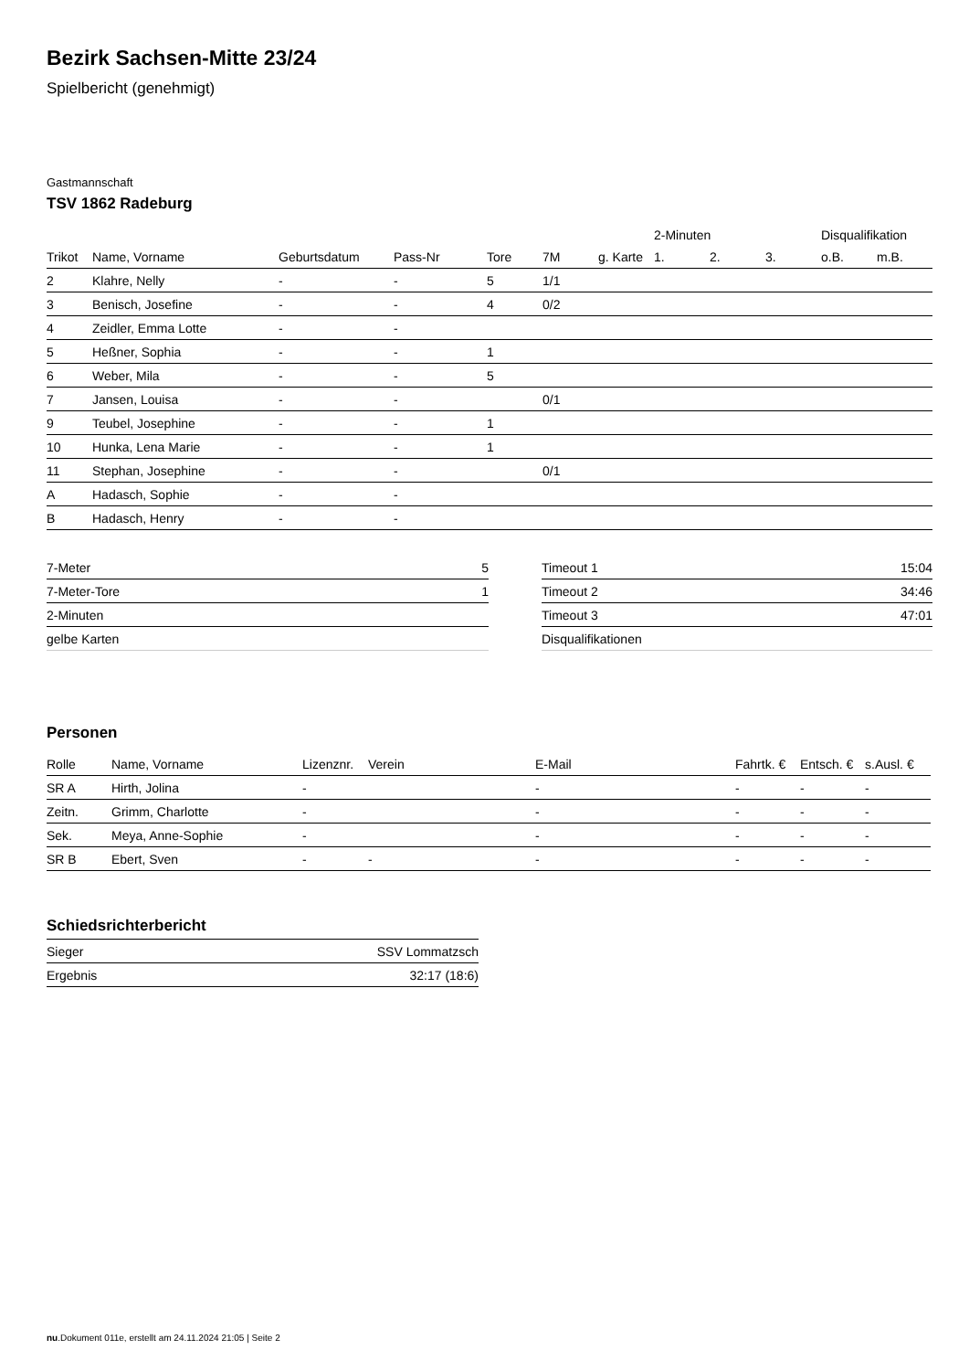Bezirk Sachsen-Mitte 23/24
Spielbericht (genehmigt)
Gastmannschaft
TSV 1862 Radeburg
| | | | | | | | 2-Minuten | | | Disqualifikation | |
| --- | --- | --- | --- | --- | --- | --- | --- | --- | --- | --- | --- |
| Trikot | Name, Vorname | Geburtsdatum | Pass-Nr | Tore | 7M | g. Karte | 1. | 2. | 3. | o.B. | m.B. |
| 2 | Klahre, Nelly | - | - | 5 | 1/1 | | | | | | |
| 3 | Benisch, Josefine | - | - | 4 | 0/2 | | | | | | |
| 4 | Zeidler, Emma Lotte | - | - | | | | | | | | |
| 5 | Heßner, Sophia | - | - | 1 | | | | | | | |
| 6 | Weber, Mila | - | - | 5 | | | | | | | |
| 7 | Jansen, Louisa | - | - | | 0/1 | | | | | | |
| 9 | Teubel, Josephine | - | - | 1 | | | | | | | |
| 10 | Hunka, Lena Marie | - | - | 1 | | | | | | | |
| 11 | Stephan, Josephine | - | - | | 0/1 | | | | | | |
| A | Hadasch, Sophie | - | - | | | | | | | | |
| B | Hadasch, Henry | - | - | | | | | | | | |
| 7-Meter | 5 |
| 7-Meter-Tore | 1 |
| 2-Minuten | |
| gelbe Karten | |
| Timeout 1 | 15:04 |
| Timeout 2 | 34:46 |
| Timeout 3 | 47:01 |
| Disqualifikationen | |
Personen
| Rolle | Name, Vorname | Lizenznr. | Verein | E-Mail | Fahrtk. € | Entsch. € | s.Ausl. € |
| --- | --- | --- | --- | --- | --- | --- | --- |
| SR A | Hirth, Jolina | - | | - | - | - | - |
| Zeitn. | Grimm, Charlotte | - | | - | - | - | - |
| Sek. | Meya, Anne-Sophie | - | | - | - | - | - |
| SR B | Ebert, Sven | - | - | - | - | - | - |
Schiedsrichterbericht
| Sieger | SSV Lommatzsch |
| Ergebnis | 32:17 (18:6) |
nu.Dokument 011e, erstellt am 24.11.2024 21:05 | Seite 2